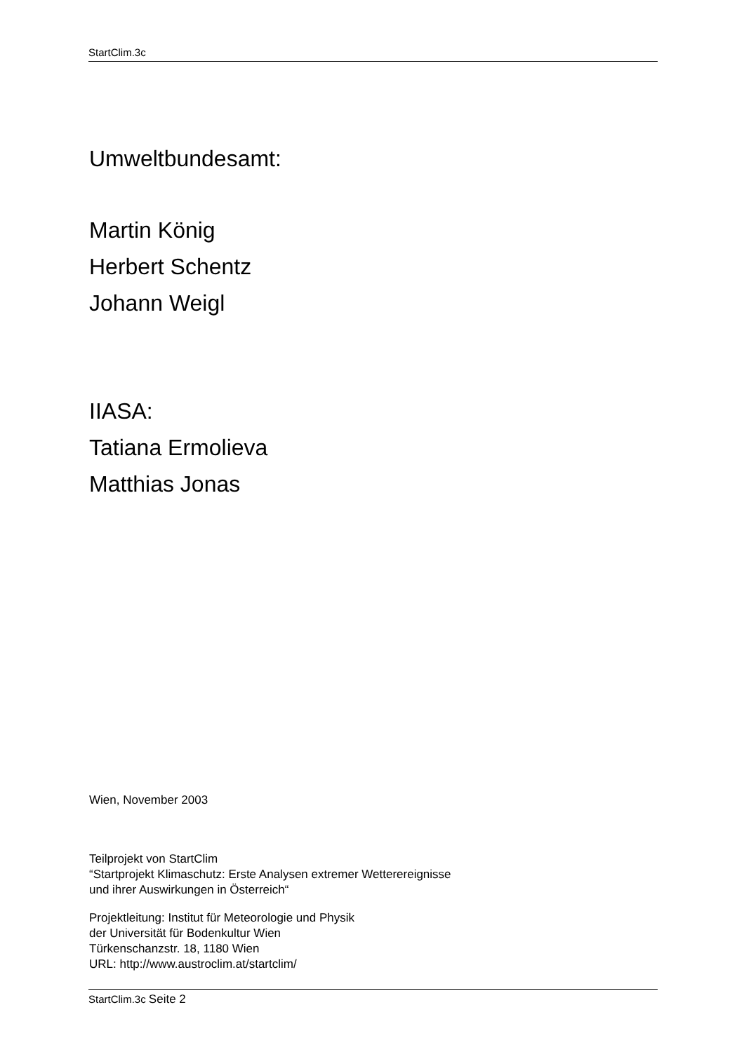StartClim.3c
Umweltbundesamt:
Martin König
Herbert Schentz
Johann Weigl
IIASA:
Tatiana Ermolieva
Matthias Jonas
Wien, November 2003
Teilprojekt von StartClim
“Startprojekt Klimaschutz: Erste Analysen extremer Wetterereignisse
und ihrer Auswirkungen in Österreich“
Projektleitung: Institut für Meteorologie und Physik
der Universität für Bodenkultur Wien
Türkenschanzstr. 18, 1180 Wien
URL: http://www.austroclim.at/startclim/
StartClim.3c Seite 2